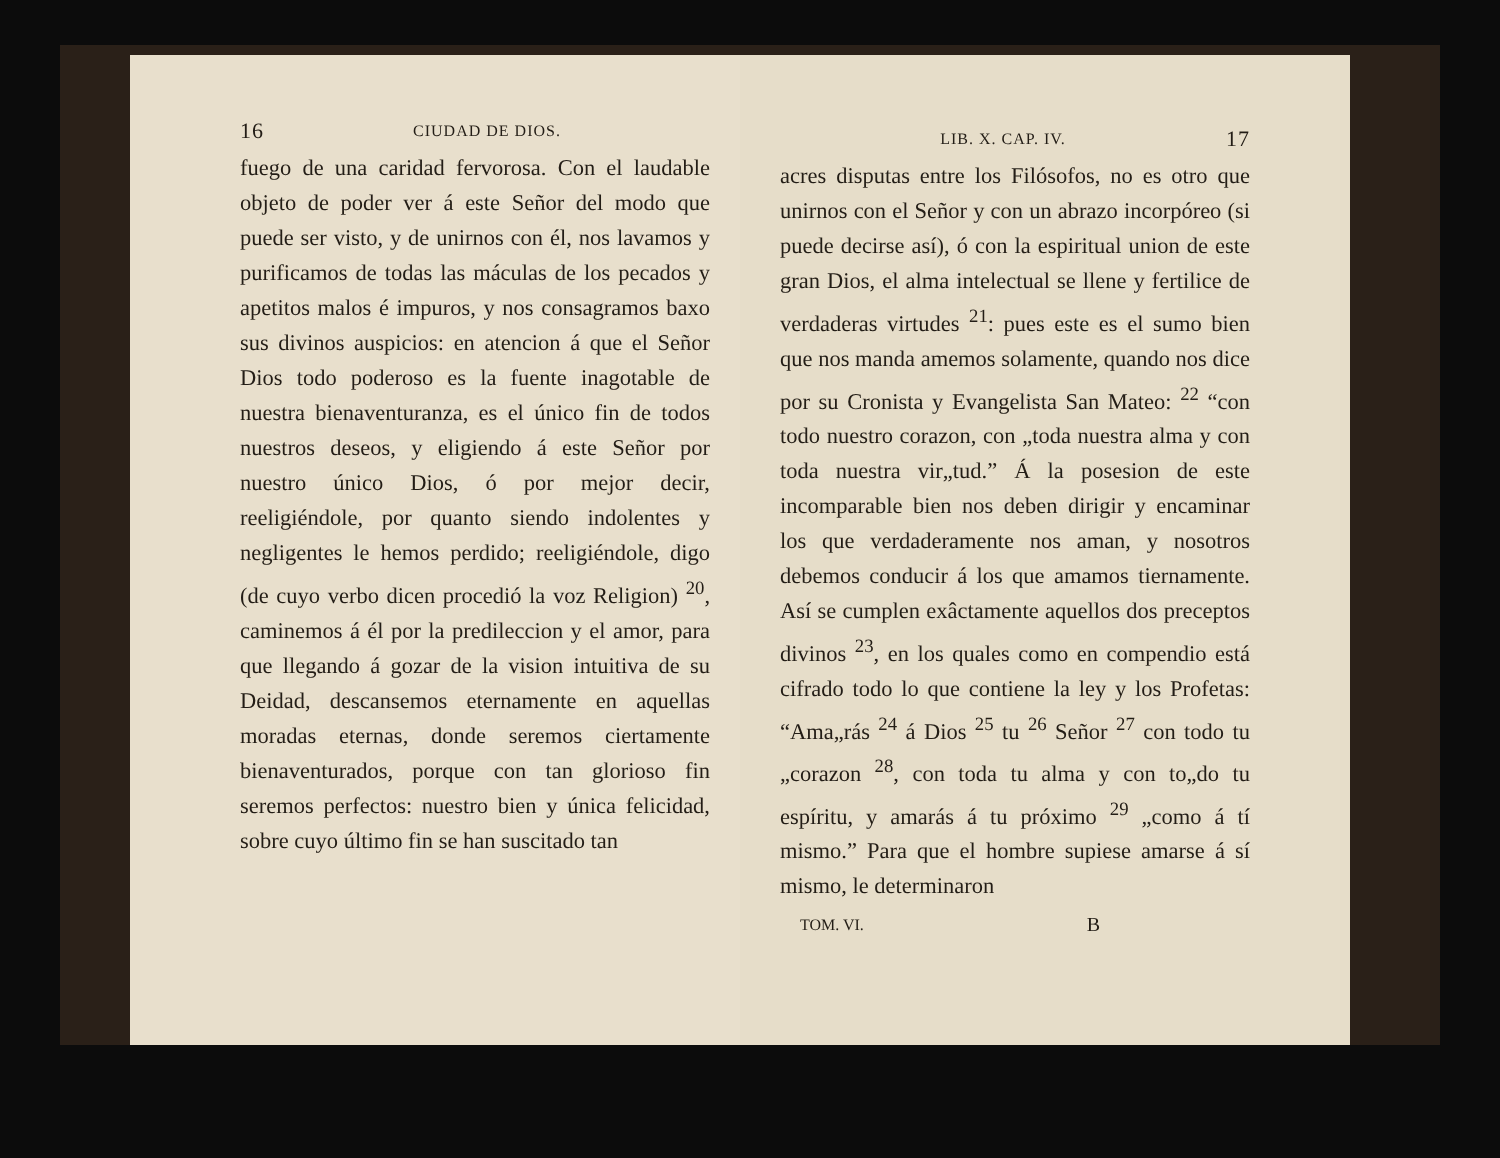16 CIUDAD DE DIOS.
fuego de una caridad fervorosa. Con el laudable objeto de poder ver á este Señor del modo que puede ser visto, y de unirnos con él, nos lavamos y purificamos de todas las máculas de los pecados y apetitos malos é impuros, y nos consagramos baxo sus divinos auspicios: en atencion á que el Señor Dios todo poderoso es la fuente inagotable de nuestra bienaventuranza, es el único fin de todos nuestros deseos, y eligiendo á este Señor por nuestro único Dios, ó por mejor decir, reeligiéndole, por quanto siendo indolentes y negligentes le hemos perdido; reeligiéndole, digo (de cuyo verbo dicen procedió la voz Religion) <sup>20</sup>, caminemos á él por la predileccion y el amor, para que llegando á gozar de la vision intuitiva de su Deidad, descansemos eternamente en aquellas moradas eternas, donde seremos ciertamente bienaventurados, porque con tan glorioso fin seremos perfectos: nuestro bien y única felicidad, sobre cuyo último fin se han suscitado tan
LIB. X. CAP. IV. 17
acres disputas entre los Filósofos, no es otro que unirnos con el Señor y con un abrazo incorpóreo (si puede decirse así), ó con la espiritual union de este gran Dios, el alma intelectual se llene y fertilice de verdaderas virtudes <sup>21</sup>: pues este es el sumo bien que nos manda amemos solamente, quando nos dice por su Cronista y Evangelista San Mateo: <sup>22</sup> “con todo nuestro corazon, con „toda nuestra alma y con toda nuestra vir„tud.” Á la posesion de este incomparable bien nos deben dirigir y encaminar los que verdaderamente nos aman, y nosotros debemos conducir á los que amamos tiernamente. Así se cumplen exâctamente aquellos dos preceptos divinos <sup>23</sup>, en los quales como en compendio está cifrado todo lo que contiene la ley y los Profetas: “Ama„rás <sup>24</sup> á Dios <sup>25</sup> tu <sup>26</sup> Señor <sup>27</sup> con todo tu „corazon <sup>28</sup>, con toda tu alma y con to„do tu espíritu, y amarás á tu próximo <sup>29</sup> „como á tí mismo.” Para que el hombre supiese amarse á sí mismo, le determinaron
TOM. VI. B